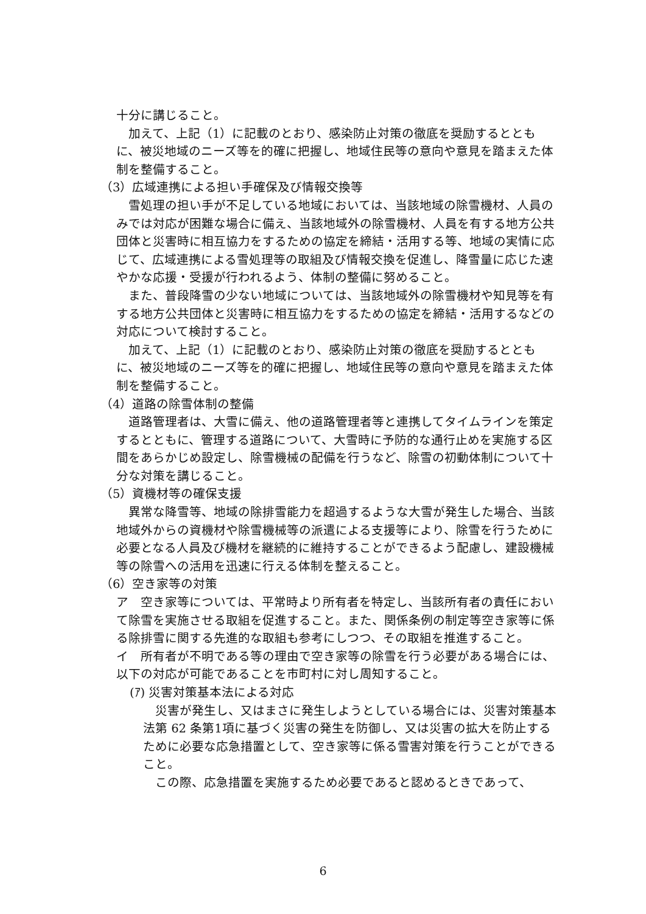十分に講じること。
　加えて、上記（1）に記載のとおり、感染防止対策の徹底を奨励するとともに、被災地域のニーズ等を的確に把握し、地域住民等の意向や意見を踏まえた体制を整備すること。
（3）広域連携による担い手確保及び情報交換等
　雪処理の担い手が不足している地域においては、当該地域の除雪機材、人員のみでは対応が困難な場合に備え、当該地域外の除雪機材、人員を有する地方公共団体と災害時に相互協力をするための協定を締結・活用する等、地域の実情に応じて、広域連携による雪処理等の取組及び情報交換を促進し、降雪量に応じた速やかな応援・受援が行われるよう、体制の整備に努めること。
　また、普段降雪の少ない地域については、当該地域外の除雪機材や知見等を有する地方公共団体と災害時に相互協力をするための協定を締結・活用するなどの対応について検討すること。
　加えて、上記（1）に記載のとおり、感染防止対策の徹底を奨励するとともに、被災地域のニーズ等を的確に把握し、地域住民等の意向や意見を踏まえた体制を整備すること。
（4）道路の除雪体制の整備
　道路管理者は、大雪に備え、他の道路管理者等と連携してタイムラインを策定するとともに、管理する道路について、大雪時に予防的な通行止めを実施する区間をあらかじめ設定し、除雪機械の配備を行うなど、除雪の初動体制について十分な対策を講じること。
（5）資機材等の確保支援
　異常な降雪等、地域の除排雪能力を超過するような大雪が発生した場合、当該地域外からの資機材や除雪機械等の派遣による支援等により、除雪を行うために必要となる人員及び機材を継続的に維持することができるよう配慮し、建設機械等の除雪への活用を迅速に行える体制を整えること。
（6）空き家等の対策
ア　空き家等については、平常時より所有者を特定し、当該所有者の責任において除雪を実施させる取組を促進すること。また、関係条例の制定等空き家等に係る除排雪に関する先進的な取組も参考にしつつ、その取組を推進すること。
イ　所有者が不明である等の理由で空き家等の除雪を行う必要がある場合には、以下の対応が可能であることを市町村に対し周知すること。
(ｱ) 災害対策基本法による対応
　災害が発生し、又はまさに発生しようとしている場合には、災害対策基本法第 62 条第1項に基づく災害の発生を防御し、又は災害の拡大を防止するために必要な応急措置として、空き家等に係る雪害対策を行うことができること。
　この際、応急措置を実施するため必要であると認めるときであって、
6